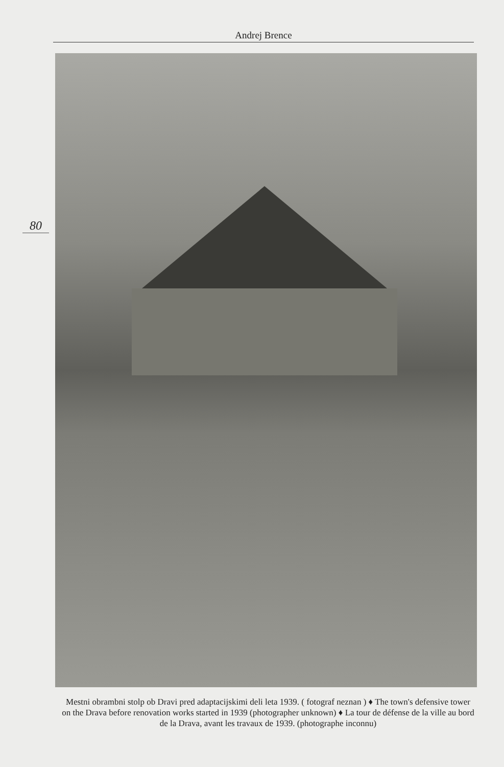Andrej Brence
80
Mestni obrambni stolp ob Dravi pred adaptacijskimi deli leta 1939. ( fotograf neznan ) ♦ The town's defensive tower on the Drava before renovation works started in 1939 (photographer unknown) ♦ La tour de défense de la ville au bord de la Drava, avant les travaux de 1939. (photographe inconnu)